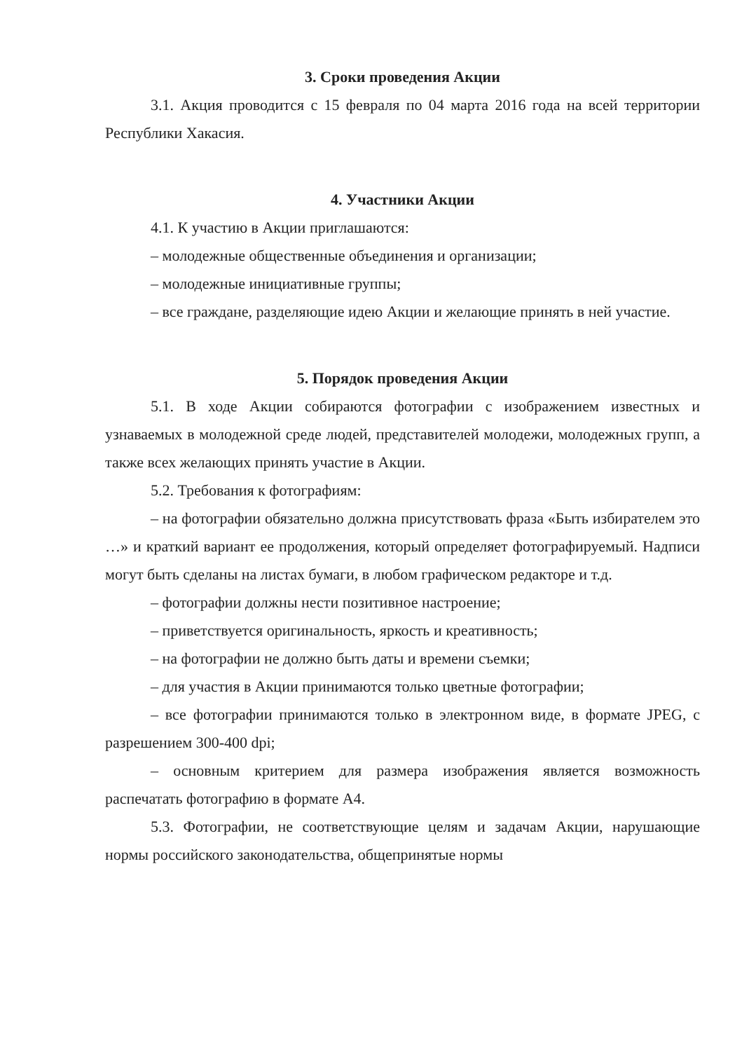3. Сроки проведения Акции
3.1. Акция проводится с 15 февраля по 04 марта 2016 года на всей территории Республики Хакасия.
4. Участники Акции
4.1. К участию в Акции приглашаются:
– молодежные общественные объединения и организации;
– молодежные инициативные группы;
– все граждане, разделяющие идею Акции и желающие принять в ней участие.
5. Порядок проведения Акции
5.1. В ходе Акции собираются фотографии с изображением известных и узнаваемых в молодежной среде людей, представителей молодежи, молодежных групп, а также всех желающих принять участие в Акции.
5.2. Требования к фотографиям:
– на фотографии обязательно должна присутствовать фраза «Быть избирателем это …» и краткий вариант ее продолжения, который определяет фотографируемый. Надписи могут быть сделаны на листах бумаги, в любом графическом редакторе и т.д.
– фотографии должны нести позитивное настроение;
– приветствуется оригинальность, яркость и креативность;
– на фотографии не должно быть даты и времени съемки;
– для участия в Акции принимаются только цветные фотографии;
– все фотографии принимаются только в электронном виде, в формате JPEG, с разрешением 300-400 dpi;
– основным критерием для размера изображения является возможность распечатать фотографию в формате А4.
5.3. Фотографии, не соответствующие целям и задачам Акции, нарушающие нормы российского законодательства, общепринятые нормы